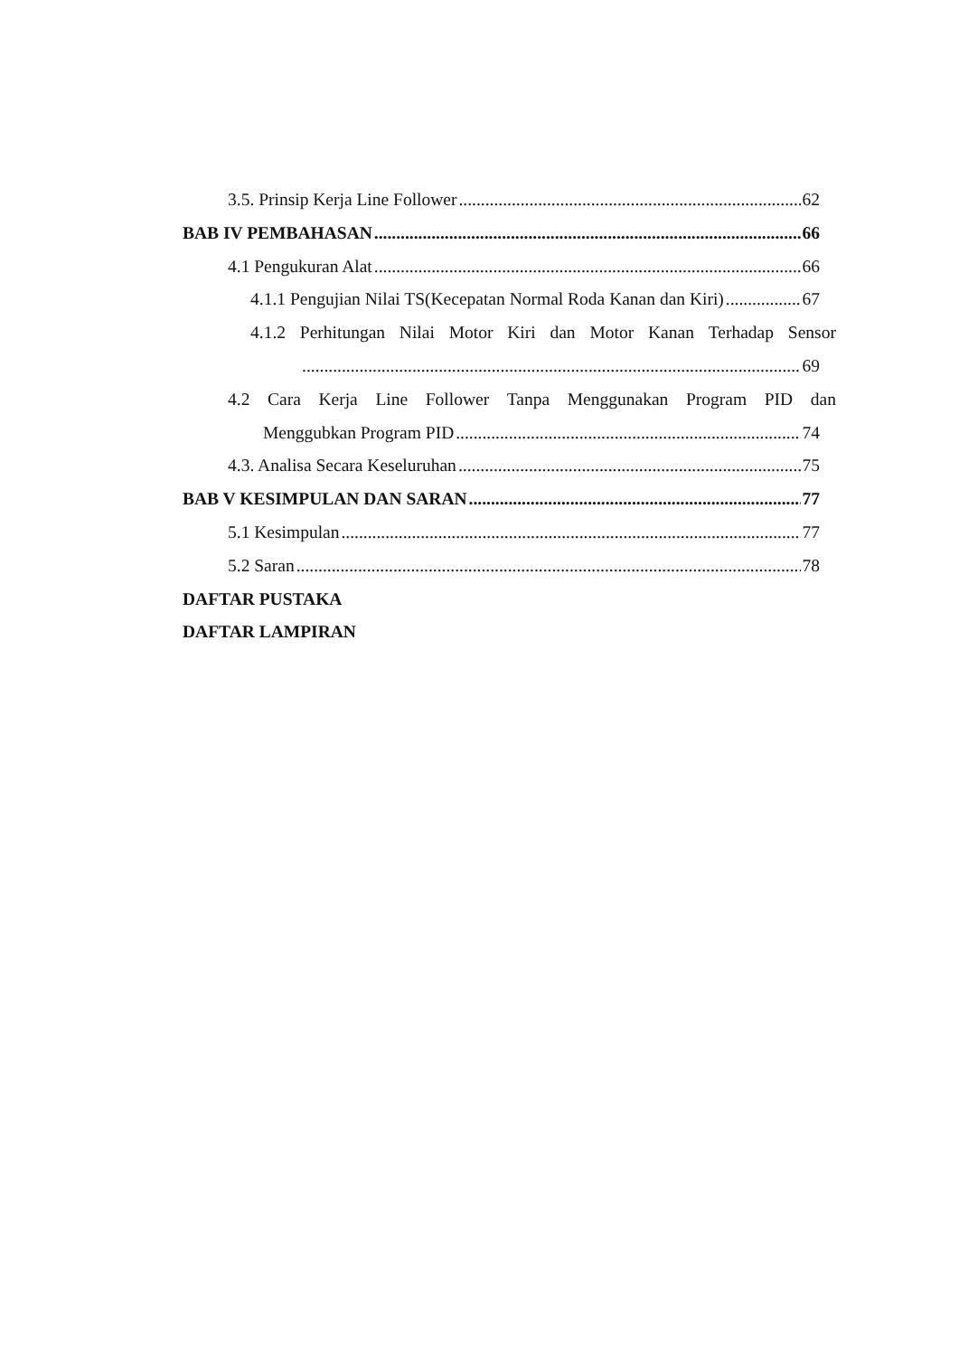3.5. Prinsip Kerja Line Follower 62
BAB IV PEMBAHASAN 66
4.1 Pengukuran Alat 66
4.1.1 Pengujian Nilai TS(Kecepatan Normal Roda Kanan dan Kiri) 67
4.1.2 Perhitungan Nilai Motor Kiri dan Motor Kanan Terhadap Sensor
69
4.2 Cara Kerja Line Follower Tanpa Menggunakan Program PID dan
Menggubkan Program PID 74
4.3. Analisa Secara Keseluruhan 75
BAB V KESIMPULAN DAN SARAN 77
5.1 Kesimpulan 77
5.2 Saran 78
DAFTAR PUSTAKA
DAFTAR LAMPIRAN